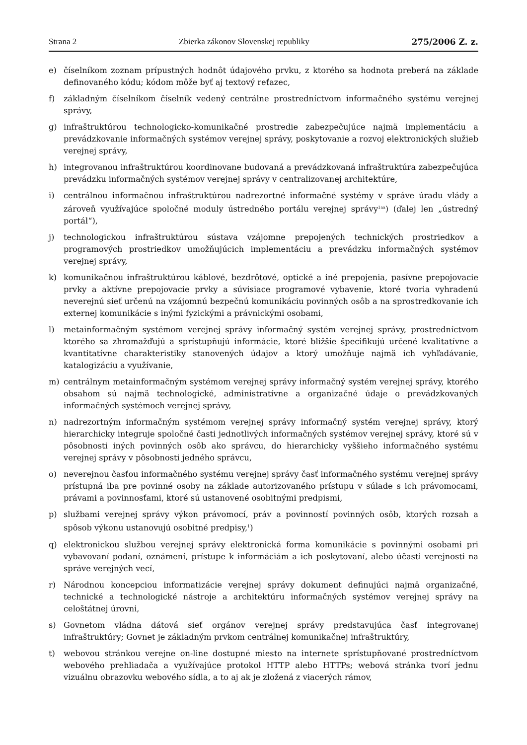Strana 2 Zbierka zákonov Slovenskej republiky 275/2006 Z. z.
e) číselníkom zoznam prípustných hodnôt údajového prvku, z ktorého sa hodnota preberá na základe definovaného kódu; kódom môže byť aj textový reťazec,
f) základným číselníkom číselník vedený centrálne prostredníctvom informačného systému verejnej správy,
g) infraštruktúrou technologicko-komunikačné prostredie zabezpečujúce najmä implementáciu a prevádzkovanie informačných systémov verejnej správy, poskytovanie a rozvoj elektronických služieb verejnej správy,
h) integrovanou infraštruktúrou koordinovane budovaná a prevádzkovaná infraštruktúra zabezpečujúca prevádzku informačných systémov verejnej správy v centralizovanej architektúre,
i) centrálnou informačnou infraštruktúrou nadrezortné informačné systémy v správe úradu vlády a zároveň využívajúce spoločné moduly ústredného portálu verejnej správy<sup>1aa</sup>) (ďalej len „ústredný portál“),
j) technologickou infraštruktúrou sústava vzájomne prepojených technických prostriedkov a programových prostriedkov umožňujúcich implementáciu a prevádzku informačných systémov verejnej správy,
k) komunikačnou infraštruktúrou káblové, bezdrôtové, optické a iné prepojenia, pasívne prepojovacie prvky a aktívne prepojovacie prvky a súvisiace programové vybavenie, ktoré tvoria vyhradenú neverejnú sieť určenú na vzájomnú bezpečnú komunikáciu povinných osôb a na sprostredkovanie ich externej komunikácie s inými fyzickými a právnickými osobami,
l) metainformačným systémom verejnej správy informačný systém verejnej správy, prostredníctvom ktorého sa zhromažďujú a sprístupňujú informácie, ktoré bližšie špecifikujú určené kvalitatívne a kvantitatívne charakteristiky stanovených údajov a ktorý umožňuje najmä ich vyhľadávanie, katalogizáciu a využívanie,
m) centrálnym metainformačným systémom verejnej správy informačný systém verejnej správy, ktorého obsahom sú najmä technologické, administratívne a organizačné údaje o prevádzkovaných informačných systémoch verejnej správy,
n) nadrezortným informačným systémom verejnej správy informačný systém verejnej správy, ktorý hierarchicky integruje spoločné časti jednotlivých informačných systémov verejnej správy, ktoré sú v pôsobnosti iných povinných osôb ako správcu, do hierarchicky vyššieho informačného systému verejnej správy v pôsobnosti jedného správcu,
o) neverejnou časťou informačného systému verejnej správy časť informačného systému verejnej správy prístupná iba pre povinné osoby na základe autorizovaného prístupu v súlade s ich právomocami, právami a povinnosťami, ktoré sú ustanovené osobitnými predpismi,
p) službami verejnej správy výkon právomocí, práv a povinností povinných osôb, ktorých rozsah a spôsob výkonu ustanovujú osobitné predpisy,<sup>1</sup>)
q) elektronickou službou verejnej správy elektronická forma komunikácie s povinnými osobami pri vybavovaní podaní, oznámení, prístupe k informáciám a ich poskytovaní, alebo účasti verejnosti na správe verejných vecí,
r) Národnou koncepciou informatizácie verejnej správy dokument definujúci najmä organizačné, technické a technologické nástroje a architektúru informačných systémov verejnej správy na celoštátnej úrovni,
s) Govnetom vládna dátová sieť orgánov verejnej správy predstavujúca časť integrovanej infraštruktúry; Govnet je základným prvkom centrálnej komunikačnej infraštruktúry,
t) webovou stránkou verejne on-line dostupné miesto na internete sprístupňované prostredníctvom webového prehliadača a využívajúce protokol HTTP alebo HTTPs; webová stránka tvorí jednu vizuálnu obrazovku webového sídla, a to aj ak je zložená z viacerých rámov,